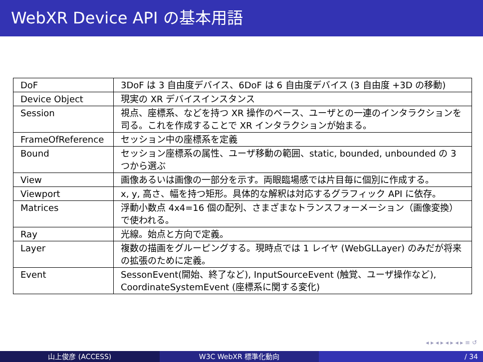WebXR Device API の基本用語
| DoF | 3DoF は 3 自由度デバイス、6DoF は 6 自由度デバイス (3 自由度 +3D の移動) |
| Device Object | 現実の XR デバイスインスタンス |
| Session | 視点、座標系、などを持つ XR 操作のベース、ユーザとの一連のインタラクションを司る。これを作成することで XR インタラクションが始まる。 |
| FrameOfReference | セッション中の座標系を定義 |
| Bound | セッション座標系の属性、ユーザ移動の範囲、static, bounded, unbounded の 3 つから選ぶ |
| View | 画像あるいは画像の一部分を示す。両眼臨場感では片目毎に個別に作成する。 |
| Viewport | x, y, 高さ、幅を持つ矩形。具体的な解釈は対応するグラフィック API に依存。 |
| Matrices | 浮動小数点 4x4=16 個の配列、さまざまなトランスフォーメーション（画像変換）で使われる。 |
| Ray | 光線。始点と方向で定義。 |
| Layer | 複数の描画をグルーピングする。現時点では 1 レイヤ (WebGLLayer) のみだが将来の拡張のために定義。 |
| Event | SessonEvent(開始、終了など), InputSourceEvent (触覚、ユーザ操作など), CoordinateSystemEvent (座標系に関する変化) |
◂ ▸ ◂ ▸ ◂ ▸ ◂ ▸ ≡ ↺
山上俊彦 (ACCESS) W3C WebXR 標準化動向 / 34